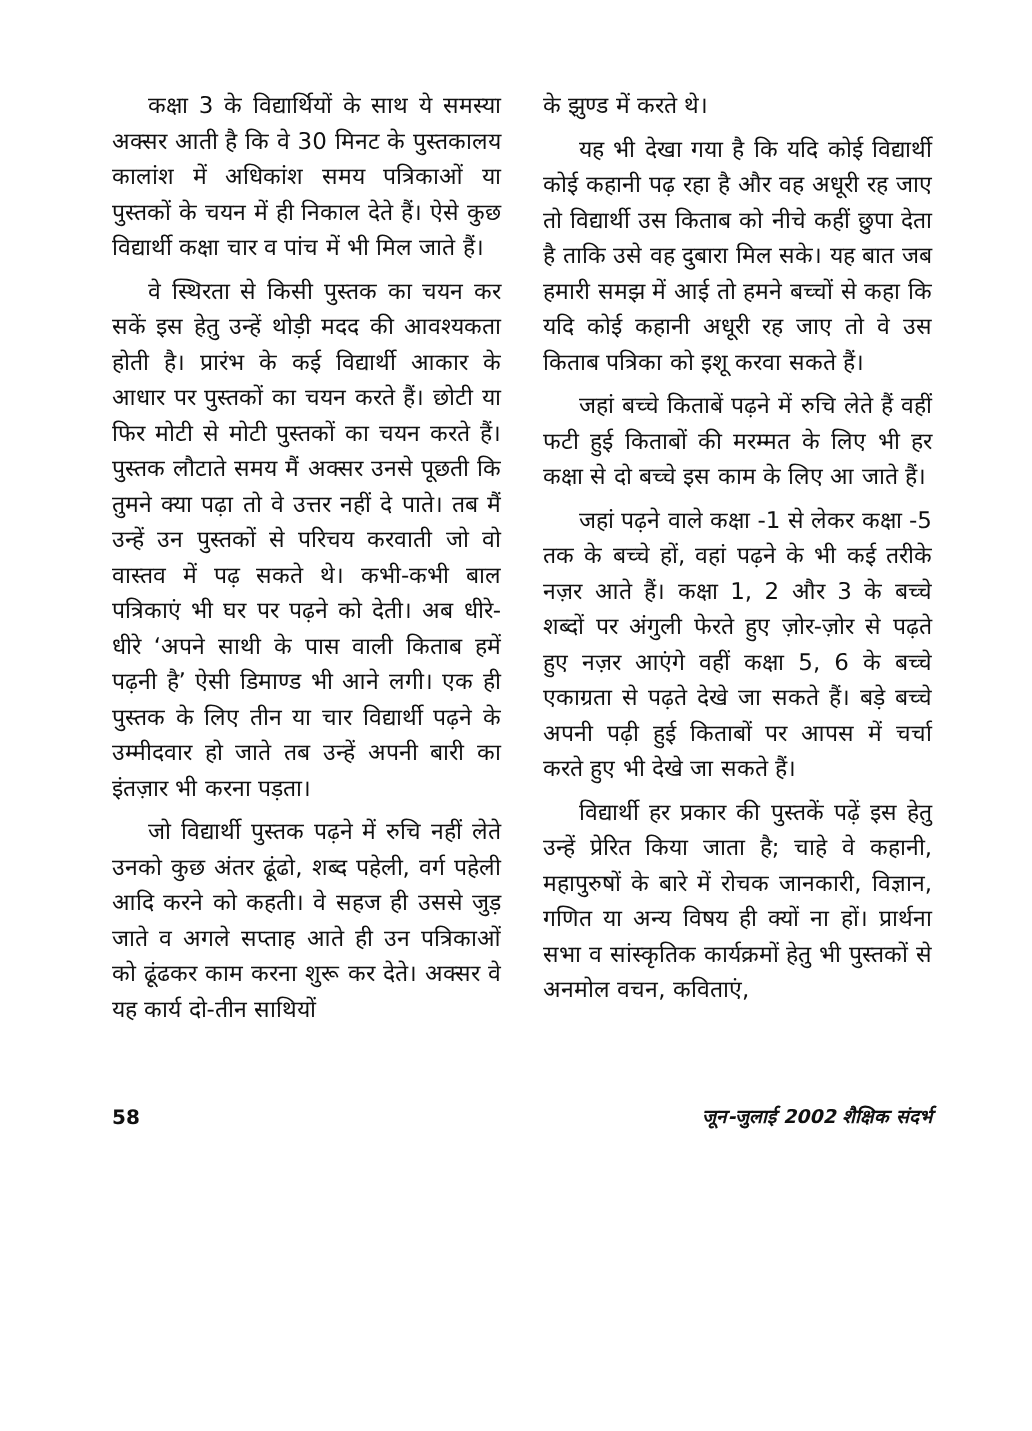कक्षा 3 के विद्यार्थियों के साथ ये समस्या अक्सर आती है कि वे 30 मिनट के पुस्तकालय कालांश में अधिकांश समय पत्रिकाओं या पुस्तकों के चयन में ही निकाल देते हैं। ऐसे कुछ विद्यार्थी कक्षा चार व पांच में भी मिल जाते हैं।
वे स्थिरता से किसी पुस्तक का चयन कर सकें इस हेतु उन्हें थोड़ी मदद की आवश्यकता होती है। प्रारंभ के कई विद्यार्थी आकार के आधार पर पुस्तकों का चयन करते हैं। छोटी या फिर मोटी से मोटी पुस्तकों का चयन करते हैं। पुस्तक लौटाते समय मैं अक्सर उनसे पूछती कि तुमने क्या पढ़ा तो वे उत्तर नहीं दे पाते। तब मैं उन्हें उन पुस्तकों से परिचय करवाती जो वो वास्तव में पढ़ सकते थे। कभी-कभी बाल पत्रिकाएं भी घर पर पढ़ने को देती। अब धीरे-धीरे ‘अपने साथी के पास वाली किताब हमें पढ़नी है’ ऐसी डिमाण्ड भी आने लगी। एक ही पुस्तक के लिए तीन या चार विद्यार्थी पढ़ने के उम्मीदवार हो जाते तब उन्हें अपनी बारी का इंतज़ार भी करना पड़ता।
जो विद्यार्थी पुस्तक पढ़ने में रुचि नहीं लेते उनको कुछ अंतर ढूंढो, शब्द पहेली, वर्ग पहेली आदि करने को कहती। वे सहज ही उससे जुड़ जाते व अगले सप्ताह आते ही उन पत्रिकाओं को ढूंढकर काम करना शुरू कर देते। अक्सर वे यह कार्य दो-तीन साथियों
के झुण्ड में करते थे।
यह भी देखा गया है कि यदि कोई विद्यार्थी कोई कहानी पढ़ रहा है और वह अधूरी रह जाए तो विद्यार्थी उस किताब को नीचे कहीं छुपा देता है ताकि उसे वह दुबारा मिल सके। यह बात जब हमारी समझ में आई तो हमने बच्चों से कहा कि यदि कोई कहानी अधूरी रह जाए तो वे उस किताब पत्रिका को इशू करवा सकते हैं।
जहां बच्चे किताबें पढ़ने में रुचि लेते हैं वहीं फटी हुई किताबों की मरम्मत के लिए भी हर कक्षा से दो बच्चे इस काम के लिए आ जाते हैं।
जहां पढ़ने वाले कक्षा -1 से लेकर कक्षा -5 तक के बच्चे हों, वहां पढ़ने के भी कई तरीके नज़र आते हैं। कक्षा 1, 2 और 3 के बच्चे शब्दों पर अंगुली फेरते हुए ज़ोर-ज़ोर से पढ़ते हुए नज़र आएंगे वहीं कक्षा 5, 6 के बच्चे एकाग्रता से पढ़ते देखे जा सकते हैं। बड़े बच्चे अपनी पढ़ी हुई किताबों पर आपस में चर्चा करते हुए भी देखे जा सकते हैं।
विद्यार्थी हर प्रकार की पुस्तकें पढ़ें इस हेतु उन्हें प्रेरित किया जाता है; चाहे वे कहानी, महापुरुषों के बारे में रोचक जानकारी, विज्ञान, गणित या अन्य विषय ही क्यों ना हों। प्रार्थना सभा व सांस्कृतिक कार्यक्रमों हेतु भी पुस्तकों से अनमोल वचन, कविताएं,
58 जून-जुलाई 2002 शैक्षिक संदर्भ